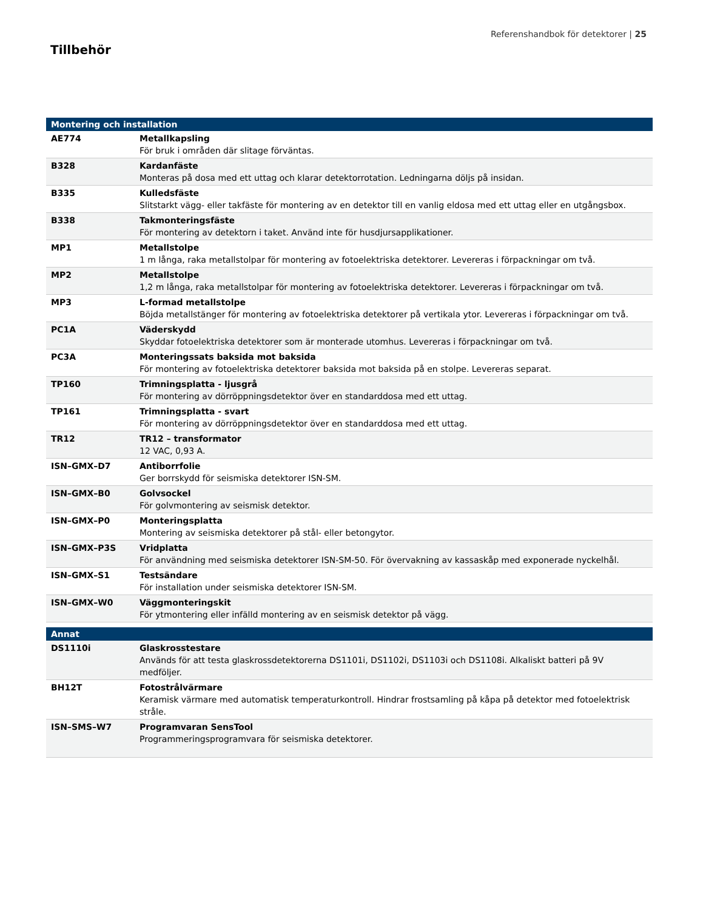Referenshandbok för detektorer | 25
Tillbehör
| Montering och installation | |
| --- | --- |
| AE774 | Metallkapsling För bruk i områden där slitage förväntas. |
| B328 | Kardanfäste Monteras på dosa med ett uttag och klarar detektorrotation. Ledningarna döljs på insidan. |
| B335 | Kulledsfäste Slitstarkt vägg- eller takfäste för montering av en detektor till en vanlig eldosa med ett uttag eller en utgångsbox. |
| B338 | Takmonteringsfäste För montering av detektorn i taket. Använd inte för husdjursapplikationer. |
| MP1 | Metallstolpe 1 m långa, raka metallstolpar för montering av fotoelektriska detektorer. Levereras i förpackningar om två. |
| MP2 | Metallstolpe 1,2 m långa, raka metallstolpar för montering av fotoelektriska detektorer. Levereras i förpackningar om två. |
| MP3 | L-formad metallstolpe Böjda metallstänger för montering av fotoelektriska detektorer på vertikala ytor. Levereras i förpackningar om två. |
| PC1A | Väderskydd Skyddar fotoelektriska detektorer som är monterade utomhus. Levereras i förpackningar om två. |
| PC3A | Monteringssats baksida mot baksida För montering av fotoelektriska detektorer baksida mot baksida på en stolpe. Levereras separat. |
| TP160 | Trimningsplatta - ljusgrå För montering av dörröppningsdetektor över en standarddosa med ett uttag. |
| TP161 | Trimningsplatta - svart För montering av dörröppningsdetektor över en standarddosa med ett uttag. |
| TR12 | TR12 – transformator 12 VAC, 0,93 A. |
| ISN–GMX–D7 | Antiborrfolie Ger borrskydd för seismiska detektorer ISN-SM. |
| ISN–GMX–B0 | Golvsockel För golvmontering av seismisk detektor. |
| ISN–GMX–P0 | Monteringsplatta Montering av seismiska detektorer på stål- eller betongytor. |
| ISN–GMX–P3S | Vridplatta För användning med seismiska detektorer ISN-SM-50. För övervakning av kassaskåp med exponerade nyckelhål. |
| ISN–GMX–S1 | Testsändare För installation under seismiska detektorer ISN-SM. |
| ISN–GMX–W0 | Väggmonteringskit För ytmontering eller infälld montering av en seismisk detektor på vägg. |
| Annat | |
| --- | --- |
| DS1110i | Glaskrosstestare Används för att testa glaskrossdetektorerna DS1101i, DS1102i, DS1103i och DS1108i. Alkaliskt batteri på 9V medföljer. |
| BH12T | Fotostrålvärmare Keramisk värmare med automatisk temperaturkontroll. Hindrar frostsamling på kåpa på detektor med fotoelektrisk stråle. |
| ISN–SMS–W7 | Programvaran SensTool Programmeringsprogramvara för seismiska detektorer. |